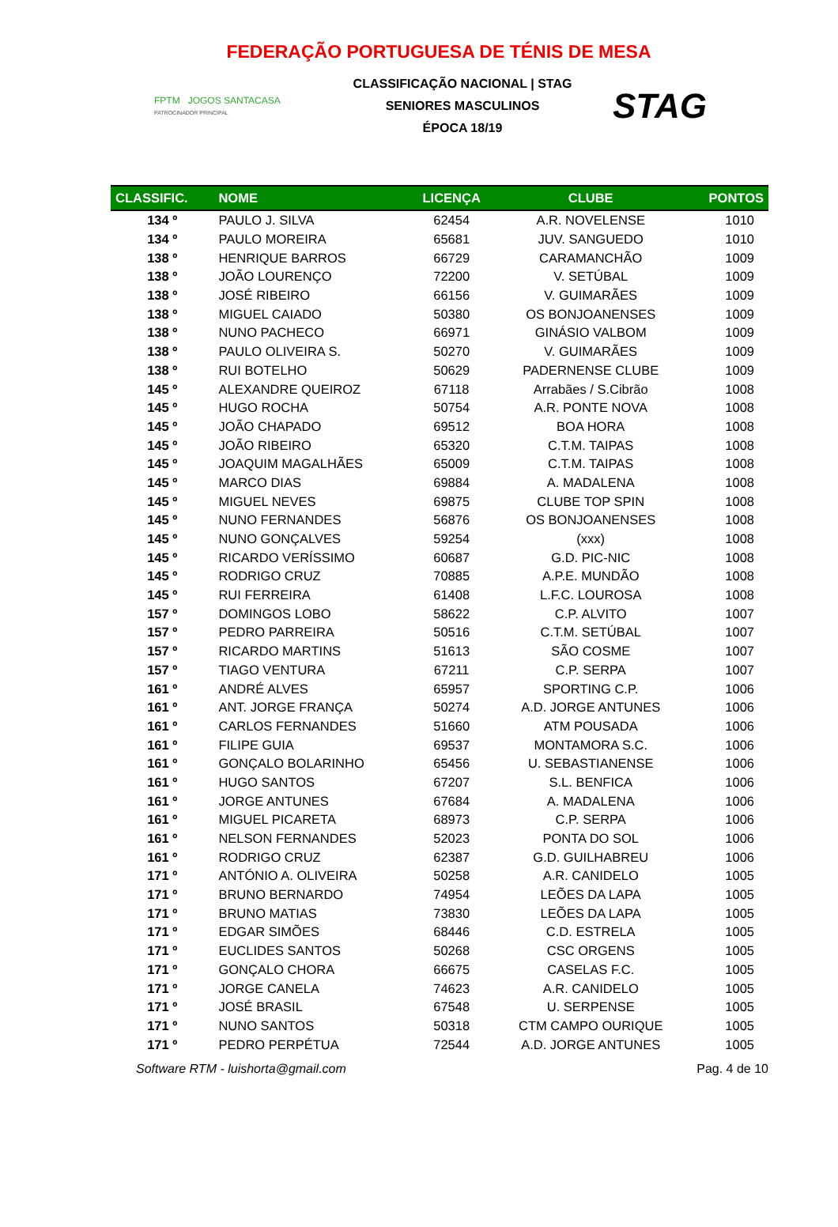FEDERAÇÃO PORTUGUESA DE TÉNIS DE MESA
FPTM JOGOS SANTACASA
PATROCINADOR PRINCIPAL
CLASSIFICAÇÃO NACIONAL | STAG
SENIORES MASCULINOS
ÉPOCA 18/19
STAG
| CLASSIFIC. | NOME | LICENÇA | CLUBE | PONTOS |
| --- | --- | --- | --- | --- |
| 134 º | PAULO J. SILVA | 62454 | A.R. NOVELENSE | 1010 |
| 134 º | PAULO MOREIRA | 65681 | JUV. SANGUEDO | 1010 |
| 138 º | HENRIQUE BARROS | 66729 | CARAMANCHÃO | 1009 |
| 138 º | JOÃO LOURENÇO | 72200 | V. SETÚBAL | 1009 |
| 138 º | JOSÉ RIBEIRO | 66156 | V. GUIMARÃES | 1009 |
| 138 º | MIGUEL CAIADO | 50380 | OS BONJOANENSES | 1009 |
| 138 º | NUNO PACHECO | 66971 | GINÁSIO VALBOM | 1009 |
| 138 º | PAULO OLIVEIRA S. | 50270 | V. GUIMARÃES | 1009 |
| 138 º | RUI BOTELHO | 50629 | PADERNENSE CLUBE | 1009 |
| 145 º | ALEXANDRE QUEIROZ | 67118 | Arrabães / S.Cibrão | 1008 |
| 145 º | HUGO ROCHA | 50754 | A.R. PONTE NOVA | 1008 |
| 145 º | JOÃO CHAPADO | 69512 | BOA HORA | 1008 |
| 145 º | JOÃO RIBEIRO | 65320 | C.T.M. TAIPAS | 1008 |
| 145 º | JOAQUIM MAGALHÃES | 65009 | C.T.M. TAIPAS | 1008 |
| 145 º | MARCO DIAS | 69884 | A. MADALENA | 1008 |
| 145 º | MIGUEL NEVES | 69875 | CLUBE TOP SPIN | 1008 |
| 145 º | NUNO FERNANDES | 56876 | OS BONJOANENSES | 1008 |
| 145 º | NUNO GONÇALVES | 59254 | (xxx) | 1008 |
| 145 º | RICARDO VERÍSSIMO | 60687 | G.D. PIC-NIC | 1008 |
| 145 º | RODRIGO CRUZ | 70885 | A.P.E. MUNDÃO | 1008 |
| 145 º | RUI FERREIRA | 61408 | L.F.C. LOUROSA | 1008 |
| 157 º | DOMINGOS LOBO | 58622 | C.P. ALVITO | 1007 |
| 157 º | PEDRO PARREIRA | 50516 | C.T.M. SETÚBAL | 1007 |
| 157 º | RICARDO MARTINS | 51613 | SÃO COSME | 1007 |
| 157 º | TIAGO VENTURA | 67211 | C.P. SERPA | 1007 |
| 161 º | ANDRÉ ALVES | 65957 | SPORTING C.P. | 1006 |
| 161 º | ANT. JORGE FRANÇA | 50274 | A.D. JORGE ANTUNES | 1006 |
| 161 º | CARLOS FERNANDES | 51660 | ATM POUSADA | 1006 |
| 161 º | FILIPE GUIA | 69537 | MONTAMORA S.C. | 1006 |
| 161 º | GONÇALO BOLARINHO | 65456 | U. SEBASTIANENSE | 1006 |
| 161 º | HUGO SANTOS | 67207 | S.L. BENFICA | 1006 |
| 161 º | JORGE ANTUNES | 67684 | A. MADALENA | 1006 |
| 161 º | MIGUEL PICARETA | 68973 | C.P. SERPA | 1006 |
| 161 º | NELSON FERNANDES | 52023 | PONTA DO SOL | 1006 |
| 161 º | RODRIGO CRUZ | 62387 | G.D. GUILHABREU | 1006 |
| 171 º | ANTÓNIO A. OLIVEIRA | 50258 | A.R. CANIDELO | 1005 |
| 171 º | BRUNO BERNARDO | 74954 | LEÕES DA LAPA | 1005 |
| 171 º | BRUNO MATIAS | 73830 | LEÕES DA LAPA | 1005 |
| 171 º | EDGAR SIMÕES | 68446 | C.D. ESTRELA | 1005 |
| 171 º | EUCLIDES SANTOS | 50268 | CSC ORGENS | 1005 |
| 171 º | GONÇALO CHORA | 66675 | CASELAS F.C. | 1005 |
| 171 º | JORGE CANELA | 74623 | A.R. CANIDELO | 1005 |
| 171 º | JOSÉ BRASIL | 67548 | U. SERPENSE | 1005 |
| 171 º | NUNO SANTOS | 50318 | CTM CAMPO OURIQUE | 1005 |
| 171 º | PEDRO PERPÉTUA | 72544 | A.D. JORGE ANTUNES | 1005 |
Software RTM - luishorta@gmail.com Pag. 4 de 10